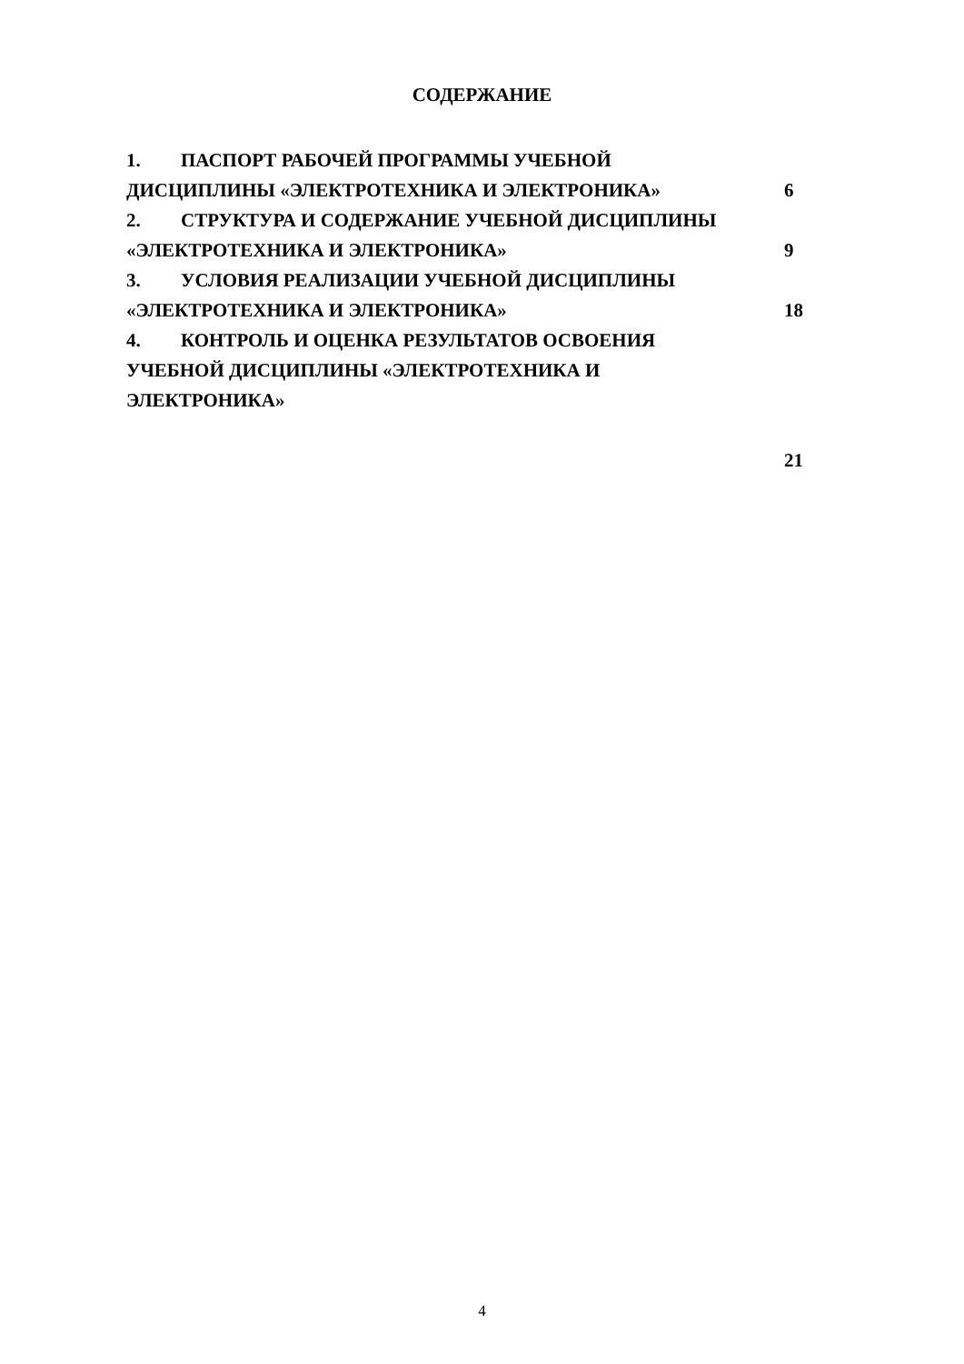СОДЕРЖАНИЕ
1. ПАСПОРТ РАБОЧЕЙ ПРОГРАММЫ УЧЕБНОЙ ДИСЦИПЛИНЫ «ЭЛЕКТРОТЕХНИКА И ЭЛЕКТРОНИКА»
6
2. СТРУКТУРА И СОДЕРЖАНИЕ УЧЕБНОЙ ДИСЦИПЛИНЫ «ЭЛЕКТРОТЕХНИКА И ЭЛЕКТРОНИКА»
9
3. УСЛОВИЯ РЕАЛИЗАЦИИ УЧЕБНОЙ ДИСЦИПЛИНЫ «ЭЛЕКТРОТЕХНИКА И ЭЛЕКТРОНИКА»
18
4. КОНТРОЛЬ И ОЦЕНКА РЕЗУЛЬТАТОВ ОСВОЕНИЯ УЧЕБНОЙ ДИСЦИПЛИНЫ «ЭЛЕКТРОТЕХНИКА И ЭЛЕКТРОНИКА»
21
4